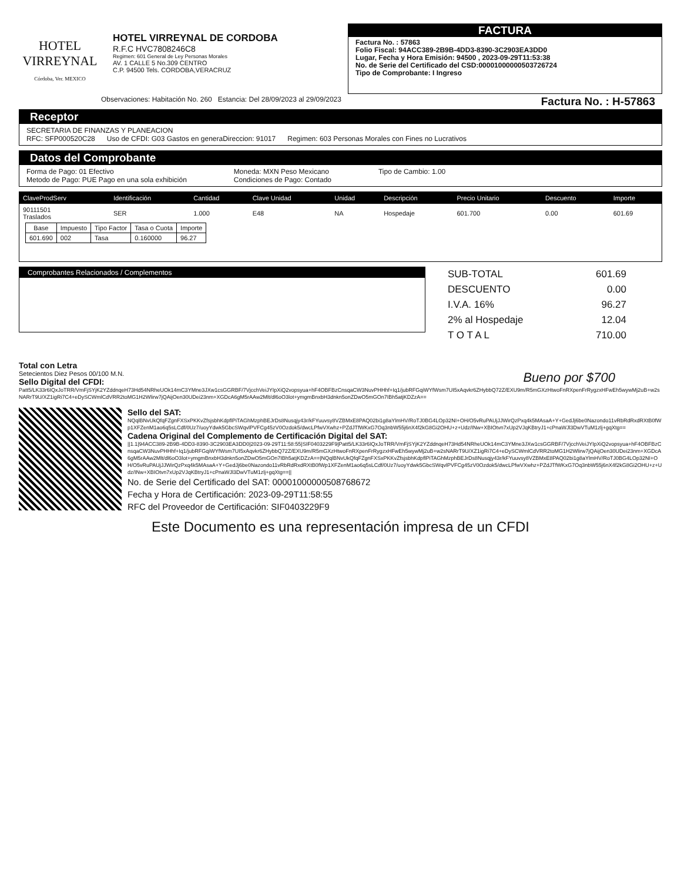HOTEL
VIRREYNAL
Córdoba, Ver. MEXICO
HOTEL VIRREYNAL DE CORDOBA
R.F.C HVC7808246C8
Regimen: 601 General de Ley Personas Morales
AV. 1 CALLE 5 No.309 CENTRO
C.P. 94500 Tels. CORDOBA,VERACRUZ
FACTURA
Factura No. : 57863
Folio Fiscal: 94ACC389-2B9B-4DD3-8390-3C2903EA3DD0
Lugar, Fecha y Hora Emisión: 94500 , 2023-09-29T11:53:38
No. de Serie del Certificado del CSD:00001000000503726724
Tipo de Comprobante: I Ingreso
Observaciones: Habitación No. 260 Estancia: Del 28/09/2023 al 29/09/2023 Factura No. : H-57863
Receptor
SECRETARIA DE FINANZAS Y PLANEACION
RFC: SFP000520C28 Uso de CFDI: G03 Gastos en generaDireccion: 91017 Regimen: 603 Personas Morales con Fines no Lucrativos
Datos del Comprobante
Forma de Pago: 01 Efectivo
Metodo de Pago: PUE Pago en una sola exhibición
Moneda: MXN Peso Mexicano
Condiciones de Pago: Contado
Tipo de Cambio: 1.00
| ClaveProdServ | Identificación | Cantidad | Clave Unidad | Unidad | Descripción | Precio Unitario | Descuento | Importe |
| --- | --- | --- | --- | --- | --- | --- | --- | --- |
| 90111501 Traslados | SER | 1.000 | E48 | NA | Hospedaje | 601.700 | 0.00 | 601.69 |
| Base | Impuesto | Tipo Factor | Tasa o Cuota | Importe |
| --- | --- | --- | --- | --- |
| 601.690 | 002 | Tasa | 0.160000 | 96.27 |
Comprobantes Relacionados / Complementos
| SUB-TOTAL | 601.69 |
| DESCUENTO | 0.00 |
| I.V.A. 16% | 96.27 |
| 2% al Hospedaje | 12.04 |
| T O T A L | 710.00 |
Total con Letra
Setecientos Diez Pesos 00/100 M.N. Bueno por $700
Sello Digital del CFDI:
Patt5/LK33r6IQxJoTRR/VmFjSYjK2YZddnqeH73Hd54NRheUOk14mC3YMne3JXw1csGGRBF/7VjcchVeiJYIpXiQ2vopsyua+hF4OBFBzCnsqaCW3NuvPHHhf+Iq1/jubRFGqiWYfWsm7UI5xAqvkr6ZHybbQ72Z/EXU9m/R5mGXzHtwoFnRXpenFrRygzxHFwEh5wywMj2uB+w2sNARrT9U/XZ1igRi7C4+eDySCWmlCdVRR2toMG1H2Wlirw7jQAijOen30UDei23nm+XGDcA6gM5rAAw2Mlt/dl6oO3lot+ymgmBnxbH3dnkn5onZDwO5mGOn7IBh5atjKDZzA==
Sello del SAT:
NQqlBNvUkQfqFZgnFXSxPKKvZfsjsbhKdpflPiTAGhMzphBEJrDs8Nusqjy43r/kFYuuvsy8VZBMxE8PAQ02bi1g8aYlmHV/RoTJ0BG4LOp32NI+OH/O5vRuPAUjJJWirQzPxq4k5MAsaA+Y+GedJj6be0Nazondo11vRbRdRxdRXtB0fWp1XFZenM1ao6q5sLCdf/0Uz7/uoyYdwk5GbcSWqvlPVFCg45zV0Ozdok5/dwcLPfwVXwhz+PZdJTfWKxG7Oq3nbW55j6nX4f2kG8Gi2OHU+z+Udz/INw+XBIOtvn7xUp2VJqKBtryJ1+cPnaWJl3DwVTuM1zlj+gqXtg==
Cadena Original del Complemento de Certificación Digital del SAT:
||1.1|94ACC389-2B9B-4DD3-8390-3C2903EA3DD0|2023-09-29T11:58:55|SIF0403229F9|Patt5/LK33r6IQxJoTRR/VmFjSYjK2YZddnqeH73Hd54NRheUOk14mC3YMne3JXw1csGGRBF/7VjcchVeiJYIpXiQ2vopsyua+hF4OBFBzCnsqaCW3NuvPHHhf+Iq1/jubRFGqiWYfWsm7UI5xAqvkr6ZHybbQ72Z/EXU9m/R5mGXzHtwoFnRXpenFrRygzxHFwEh5wywMj2uB+w2sNARrT9U/XZ1igRi7C4+eDySCWmlCdVRR2toMG1H2Wlirw7jQAijOen30UDei23nm+XGDcA6gM5rAAw2Mlt/dl6oO3lot+ymgmBnxbH3dnkn5onZDwO5mGOn7IBh5atjKDZzA==|NQqlBNvUkQfqFZgnFXSxPKKvZfsjsbhKdpflPiTAGhMzphBEJrDs8Nusqjy43r/kFYuuvsy8VZBMxE8PAQ02bi1g8aYlmHV/RoTJ0BG4LOp32NI+OH/O5vRuPAUjJJWirQzPxq4k5MAsaA+Y+GedJj6be0Nazondo11vRbRdRxdRXtB0fWp1XFZenM1ao6q5sLCdf/0Uz7/uoyYdwk5GbcSWqvlPVFCg45zV0Ozdok5/dwcLPfwVXwhz+PZdJTfWKxG7Oq3nbW55j6nX4f2kG8Gi2OHU+z+Udz/INw+XBIOtvn7xUp2VJqKBtryJ1+cPnaWJl3DwVTuM1zlj+gqXtg==||
No. de Serie del Certificado del SAT: 00001000000508768672
Fecha y Hora de Certificación: 2023-09-29T11:58:55
RFC del Proveedor de Certificación: SIF0403229F9
Este Documento es una representación impresa de un CFDI